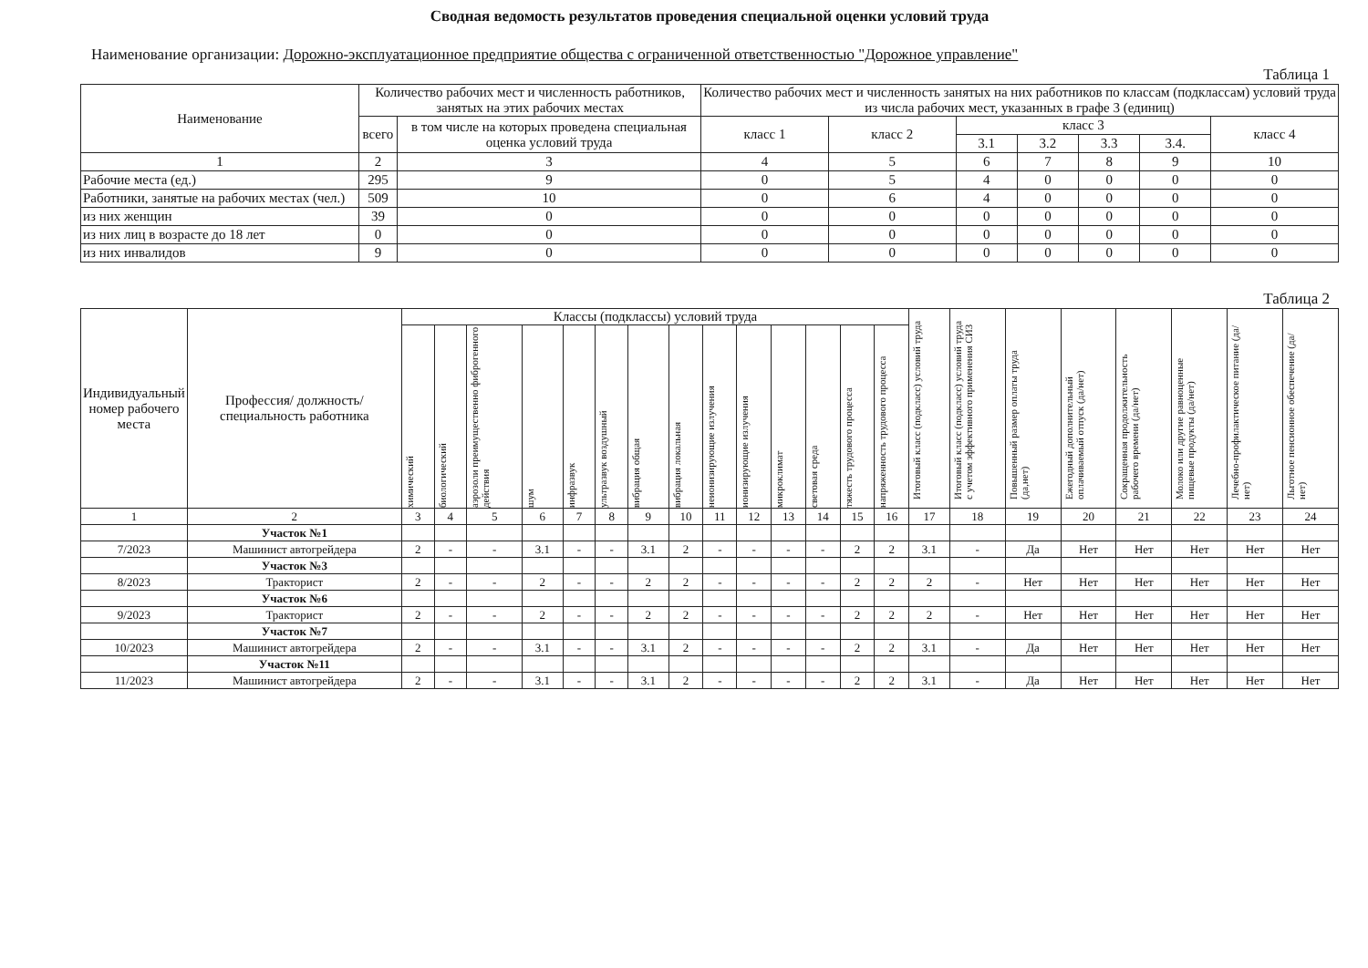Сводная ведомость результатов проведения специальной оценки условий труда
Наименование организации: Дорожно-эксплуатационное предприятие общества с ограниченной ответственностью "Дорожное управление"
Таблица 1
| Наименование | Количество рабочих мест и численность работников, занятых на этих рабочих местах | | Количество рабочих мест и численность занятых на них работников по классам (подклассам) условий труда из числа рабочих мест, указанных в графе 3 (единиц) | | | | | | |
| --- | --- | --- | --- | --- | --- | --- | --- | --- | --- |
| | всего | в том числе на которых проведена специальная оценка условий труда | класс 1 | класс 2 | класс 3 | | | | класс 4 |
| | | | | | 3.1 | 3.2 | 3.3 | 3.4. | |
| 1 | 2 | 3 | 4 | 5 | 6 | 7 | 8 | 9 | 10 |
| Рабочие места (ед.) | 295 | 9 | 0 | 5 | 4 | 0 | 0 | 0 | 0 |
| Работники, занятые на рабочих местах (чел.) | 509 | 10 | 0 | 6 | 4 | 0 | 0 | 0 | 0 |
| из них женщин | 39 | 0 | 0 | 0 | 0 | 0 | 0 | 0 | 0 |
| из них лиц в возрасте до 18 лет | 0 | 0 | 0 | 0 | 0 | 0 | 0 | 0 | 0 |
| из них инвалидов | 9 | 0 | 0 | 0 | 0 | 0 | 0 | 0 | 0 |
Таблица 2
| Индивидуальный номер рабочего места | Профессия/ должность/ специальность работника | Классы (подклассы) условий труда | | | | | | | | | | | | | | Итоговый класс (подкласс) условий труда | Итоговый класс (подкласс) условий труда с учетом эффективного применения СИЗ | Повышенный размер оплаты труда (да,нет) | Ежегодный дополнительный оплачиваемый отпуск (да/нет) | Сокращенная продолжительность рабочего времени (да/нет) | Молоко или другие равноценные пищевые продукты (да/нет) | Лечебно-профилактическое питание (да/нет) | Льготное пенсионное обеспечение (да/нет) |
| --- | --- | --- | --- | --- | --- | --- | --- | --- | --- | --- | --- | --- | --- | --- | --- | --- | --- | --- | --- | --- | --- | --- | --- |
| | | химический | биологический | аэрозоли преимущественно фиброгенного действия | шум | инфразвук | ультразвук воздушный | вибрация общая | вибрация локальная | неионизирующие излучения | ионизирующие излучения | микроклимат | световая среда | тяжесть трудового процесса | напряженность трудового процесса | | | | | | | | |
| 1 | 2 | 3 | 4 | 5 | 6 | 7 | 8 | 9 | 10 | 11 | 12 | 13 | 14 | 15 | 16 | 17 | 18 | 19 | 20 | 21 | 22 | 23 | 24 |
| | Участок №1 | | | | | | | | | | | | | | | | | | | | | | |
| 7/2023 | Машинист автогрейдера | 2 | - | - | 3.1 | - | - | 3.1 | 2 | - | - | - | - | 2 | 2 | 3.1 | - | Да | Нет | Нет | Нет | Нет | Нет |
| | Участок №3 | | | | | | | | | | | | | | | | | | | | | | |
| 8/2023 | Тракторист | 2 | - | - | 2 | - | - | 2 | 2 | - | - | - | - | 2 | 2 | 2 | - | Нет | Нет | Нет | Нет | Нет | Нет |
| | Участок №6 | | | | | | | | | | | | | | | | | | | | | | |
| 9/2023 | Тракторист | 2 | - | - | 2 | - | - | 2 | 2 | - | - | - | - | 2 | 2 | 2 | - | Нет | Нет | Нет | Нет | Нет | Нет |
| | Участок №7 | | | | | | | | | | | | | | | | | | | | | | |
| 10/2023 | Машинист автогрейдера | 2 | - | - | 3.1 | - | - | 3.1 | 2 | - | - | - | - | 2 | 2 | 3.1 | - | Да | Нет | Нет | Нет | Нет | Нет |
| | Участок №11 | | | | | | | | | | | | | | | | | | | | | | |
| 11/2023 | Машинист автогрейдера | 2 | - | - | 3.1 | - | - | 3.1 | 2 | - | - | - | - | 2 | 2 | 3.1 | - | Да | Нет | Нет | Нет | Нет | Нет |